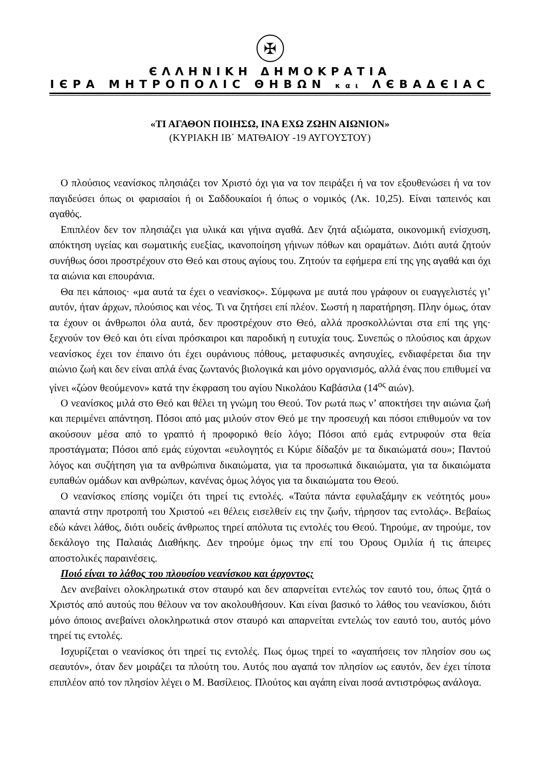✠
ЄΛΛΗΝΙΚΗ ΔΗΜΟΚΡΑΤΙΑ
ΙЄΡΑ ΜΗΤΡΟΠΟΛΙϹ ΘΗΒΩΝ και ΛЄΒΑΔЄΙΑϹ
«ΤΙ ΑΓΑΘΟΝ ΠΟΙΗΣΩ, ΙΝΑ ΕΧΩ ΖΩΗΝ ΑΙΩΝΙΟΝ»
(ΚΥΡΙΑΚΗ ΙΒ΄ ΜΑΤΘΑΙΟΥ -19 ΑΥΓΟΥΣΤΟΥ)
Ο πλούσιος νεανίσκος πλησιάζει τον Χριστό όχι για να τον πειράξει ή να τον εξουθενώσει ή να τον παγιδεύσει όπως οι φαρισαίοι ή οι Σαδδουκαίοι ή όπως ο νομικός (Λκ. 10,25). Είναι ταπεινός και αγαθός.
Επιπλέον δεν τον πλησιάζει για υλικά και γήινα αγαθά. Δεν ζητά αξιώματα, οικονομική ενίσχυση, απόκτηση υγείας και σωματικής ευεξίας, ικανοποίηση γήινων πόθων και οραμάτων. Διότι αυτά ζητούν συνήθως όσοι προστρέχουν στο Θεό και στους αγίους του. Ζητούν τα εφήμερα επί της γης αγαθά και όχι τα αιώνια και επουράνια.
Θα πει κάποιος· «μα αυτά τα έχει ο νεανίσκος». Σύμφωνα με αυτά που γράφουν οι ευαγγελιστές γι’ αυτόν, ήταν άρχων, πλούσιος και νέος. Τι να ζητήσει επί πλέον. Σωστή η παρατήρηση. Πλην όμως, όταν τα έχουν οι άνθρωποι όλα αυτά, δεν προστρέχουν στο Θεό, αλλά προσκολλώνται στα επί της γης· ξεχνούν τον Θεό και ότι είναι πρόσκαιροι και παροδική η ευτυχία τους. Συνεπώς ο πλούσιος και άρχων νεανίσκος έχει τον έπαινο ότι έχει ουράνιους πόθους, μεταφυσικές ανησυχίες, ενδιαφέρεται δια την αιώνιο ζωή και δεν είναι απλά ένας ζωντανός βιολογικά και μόνο οργανισμός, αλλά ένας που επιθυμεί να γίνει «ζώον θεούμενον» κατά την έκφραση του αγίου Νικολάου Καβάσιλα (14<sup>ος</sup> αιών).
Ο νεανίσκος μιλά στο Θεό και θέλει τη γνώμη του Θεού. Τον ρωτά πως ν’ αποκτήσει την αιώνια ζωή και περιμένει απάντηση. Πόσοι από μας μιλούν στον Θεό με την προσευχή και πόσοι επιθυμούν να τον ακούσουν μέσα από το γραπτό ή προφορικό θείο λόγο; Πόσοι από εμάς εντρυφούν στα θεία προστάγματα; Πόσοι από εμάς εύχονται «ευλογητός ει Κύριε δίδαξόν με τα δικαιώματά σου»; Παντού λόγος και συζήτηση για τα ανθρώπινα δικαιώματα, για τα προσωπικά δικαιώματα, για τα δικαιώματα ευπαθών ομάδων και ανθρώπων, κανένας όμως λόγος για τα δικαιώματα του Θεού.
Ο νεανίσκος επίσης νομίζει ότι τηρεί τις εντολές. «Ταύτα πάντα εφυλαξάμην εκ νεότητός μου» απαντά στην προτροπή του Χριστού «ει θέλεις εισελθείν εις την ζωήν, τήρησον τας εντολάς». Βεβαίως εδώ κάνει λάθος, διότι ουδείς άνθρωπος τηρεί απόλυτα τις εντολές του Θεού. Τηρούμε, αν τηρούμε, τον δεκάλογο της Παλαιάς Διαθήκης. Δεν τηρούμε όμως την επί του Όρους Ομιλία ή τις άπειρες αποστολικές παραινέσεις.
Ποιό είναι το λάθος του πλουσίου νεανίσκου και άρχοντος;
Δεν ανεβαίνει ολοκληρωτικά στον σταυρό και δεν απαρνείται εντελώς τον εαυτό του, όπως ζητά ο Χριστός από αυτούς που θέλουν να τον ακολουθήσουν. Και είναι βασικό το λάθος του νεανίσκου, διότι μόνο όποιος ανεβαίνει ολοκληρωτικά στον σταυρό και απαρνείται εντελώς τον εαυτό του, αυτός μόνο τηρεί τις εντολές.
Ισχυρίζεται ο νεανίσκος ότι τηρεί τις εντολές. Πως όμως τηρεί το «αγαπήσεις τον πλησίον σου ως σεαυτόν», όταν δεν μοιράζει τα πλούτη του. Αυτός που αγαπά τον πλησίον ως εαυτόν, δεν έχει τίποτα επιπλέον από τον πλησίον λέγει ο Μ. Βασίλειος. Πλούτος και αγάπη είναι ποσά αντιστρόφως ανάλογα.